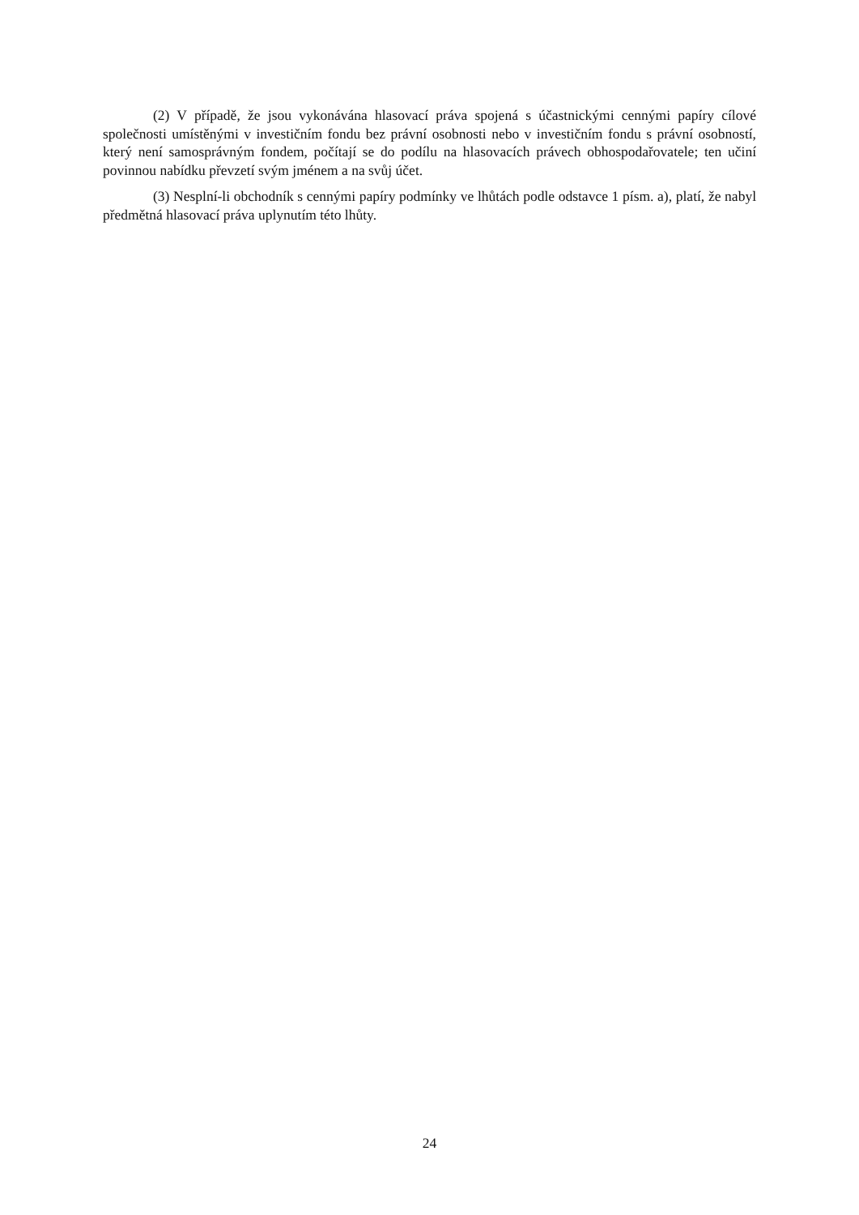(2) V případě, že jsou vykonávána hlasovací práva spojená s účastnickými cennými papíry cílové společnosti umístěnými v investičním fondu bez právní osobnosti nebo v investičním fondu s právní osobností, který není samosprávným fondem, počítají se do podílu na hlasovacích právech obhospodařovatele; ten učiní povinnou nabídku převzetí svým jménem a na svůj účet.
(3) Nesplní-li obchodník s cennými papíry podmínky ve lhůtách podle odstavce 1 písm. a), platí, že nabyl předmětná hlasovací práva uplynutím této lhůty.
24